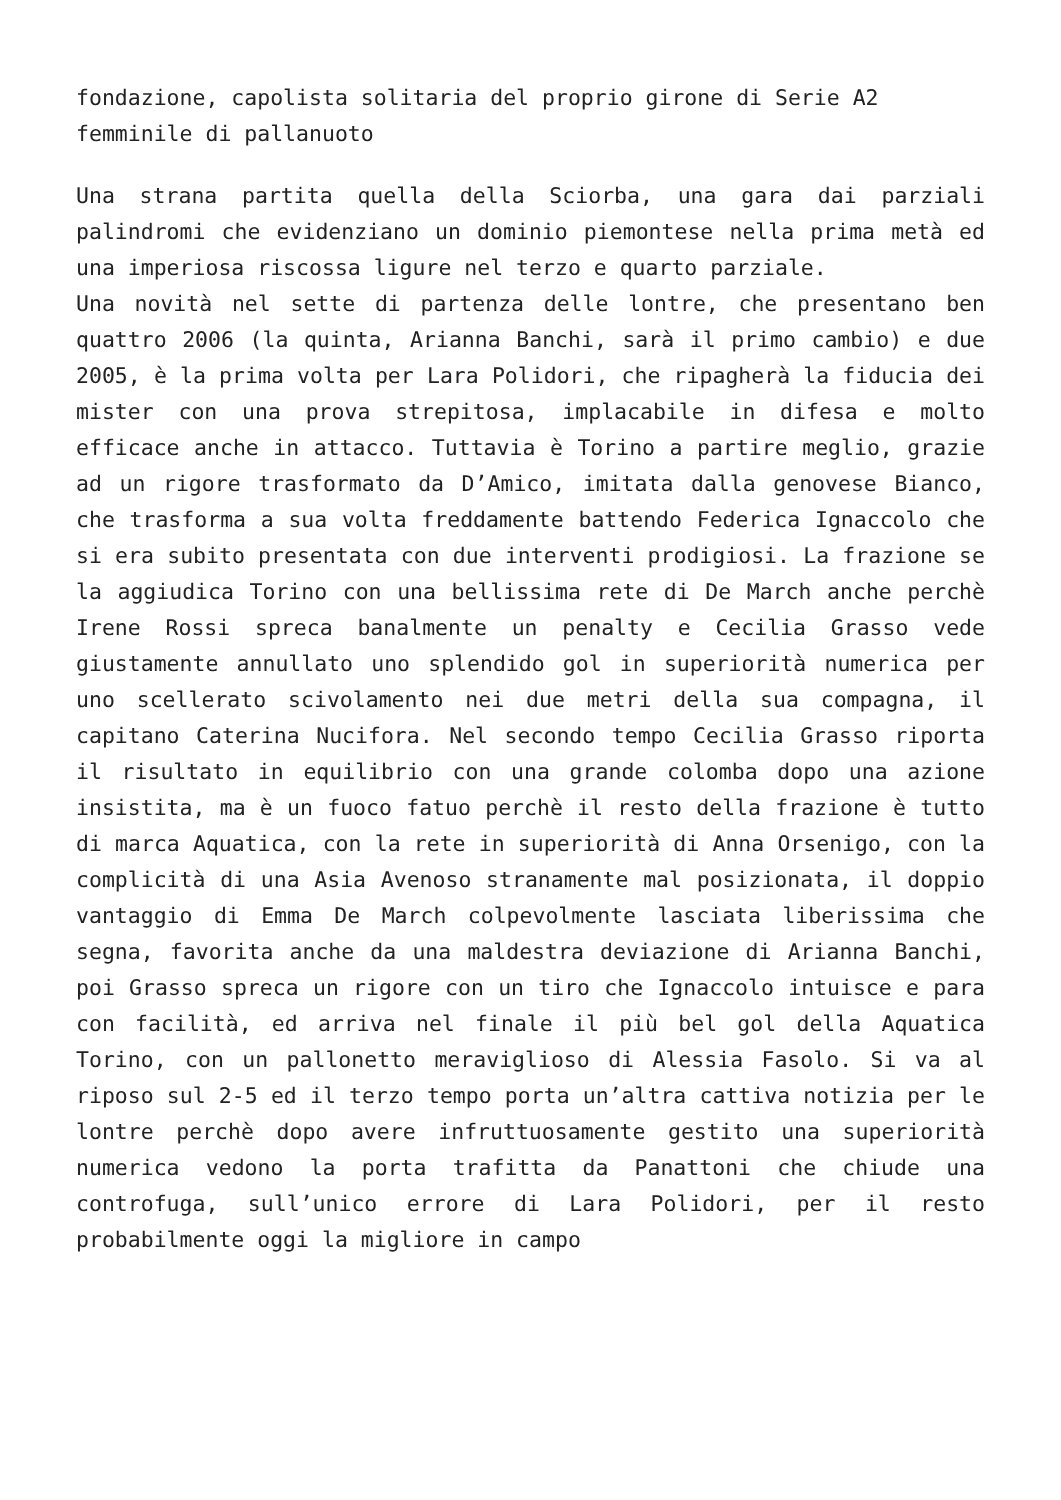fondazione, capolista solitaria del proprio girone di Serie A2 femminile di pallanuoto
Una strana partita quella della Sciorba, una gara dai parziali palindromi che evidenziano un dominio piemontese nella prima metà ed una imperiosa riscossa ligure nel terzo e quarto parziale.
Una novità nel sette di partenza delle lontre, che presentano ben quattro 2006 (la quinta, Arianna Banchi, sarà il primo cambio) e due 2005, è la prima volta per Lara Polidori, che ripagherà la fiducia dei mister con una prova strepitosa, implacabile in difesa e molto efficace anche in attacco. Tuttavia è Torino a partire meglio, grazie ad un rigore trasformato da D’Amico, imitata dalla genovese Bianco, che trasforma a sua volta freddamente battendo Federica Ignaccolo che si era subito presentata con due interventi prodigiosi. La frazione se la aggiudica Torino con una bellissima rete di De March anche perchè Irene Rossi spreca banalmente un penalty e Cecilia Grasso vede giustamente annullato uno splendido gol in superiorità numerica per uno scellerato scivolamento nei due metri della sua compagna, il capitano Caterina Nucifora. Nel secondo tempo Cecilia Grasso riporta il risultato in equilibrio con una grande colomba dopo una azione insistita, ma è un fuoco fatuo perchè il resto della frazione è tutto di marca Aquatica, con la rete in superiorità di Anna Orsenigo, con la complicità di una Asia Avenoso stranamente mal posizionata, il doppio vantaggio di Emma De March colpevolmente lasciata liberissima che segna, favorita anche da una maldestra deviazione di Arianna Banchi, poi Grasso spreca un rigore con un tiro che Ignaccolo intuisce e para con facilità, ed arriva nel finale il più bel gol della Aquatica Torino, con un pallonetto meraviglioso di Alessia Fasolo. Si va al riposo sul 2-5 ed il terzo tempo porta un’altra cattiva notizia per le lontre perchè dopo avere infruttuosamente gestito una superiorità numerica vedono la porta trafitta da Panattoni che chiude una controfuga, sull’unico errore di Lara Polidori, per il resto probabilmente oggi la migliore in campo